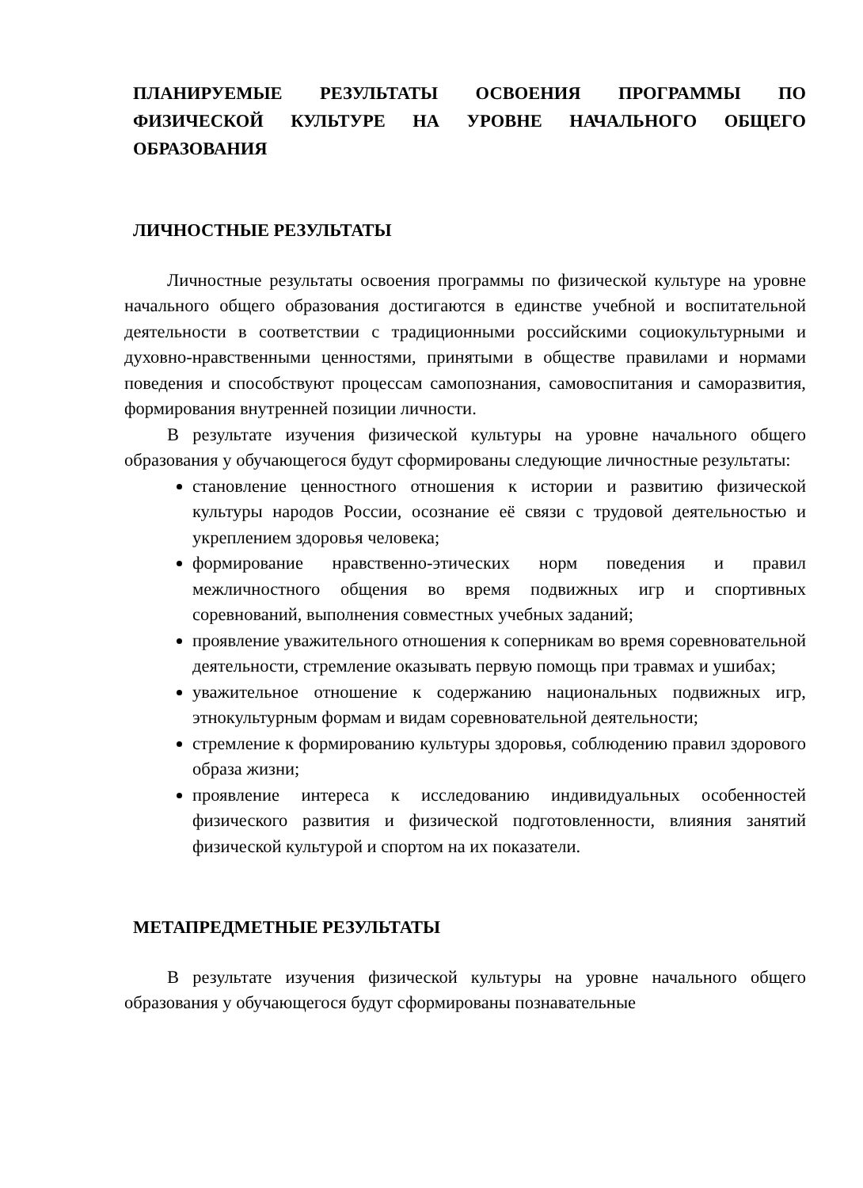ПЛАНИРУЕМЫЕ РЕЗУЛЬТАТЫ ОСВОЕНИЯ ПРОГРАММЫ ПО ФИЗИЧЕСКОЙ КУЛЬТУРЕ НА УРОВНЕ НАЧАЛЬНОГО ОБЩЕГО ОБРАЗОВАНИЯ
ЛИЧНОСТНЫЕ РЕЗУЛЬТАТЫ
Личностные результаты освоения программы по физической культуре на уровне начального общего образования достигаются в единстве учебной и воспитательной деятельности в соответствии с традиционными российскими социокультурными и духовно-нравственными ценностями, принятыми в обществе правилами и нормами поведения и способствуют процессам самопознания, самовоспитания и саморазвития, формирования внутренней позиции личности.
В результате изучения физической культуры на уровне начального общего образования у обучающегося будут сформированы следующие личностные результаты:
становление ценностного отношения к истории и развитию физической культуры народов России, осознание её связи с трудовой деятельностью и укреплением здоровья человека;
формирование нравственно-этических норм поведения и правил межличностного общения во время подвижных игр и спортивных соревнований, выполнения совместных учебных заданий;
проявление уважительного отношения к соперникам во время соревновательной деятельности, стремление оказывать первую помощь при травмах и ушибах;
уважительное отношение к содержанию национальных подвижных игр, этнокультурным формам и видам соревновательной деятельности;
стремление к формированию культуры здоровья, соблюдению правил здорового образа жизни;
проявление интереса к исследованию индивидуальных особенностей физического развития и физической подготовленности, влияния занятий физической культурой и спортом на их показатели.
МЕТАПРЕДМЕТНЫЕ РЕЗУЛЬТАТЫ
В результате изучения физической культуры на уровне начального общего образования у обучающегося будут сформированы познавательные